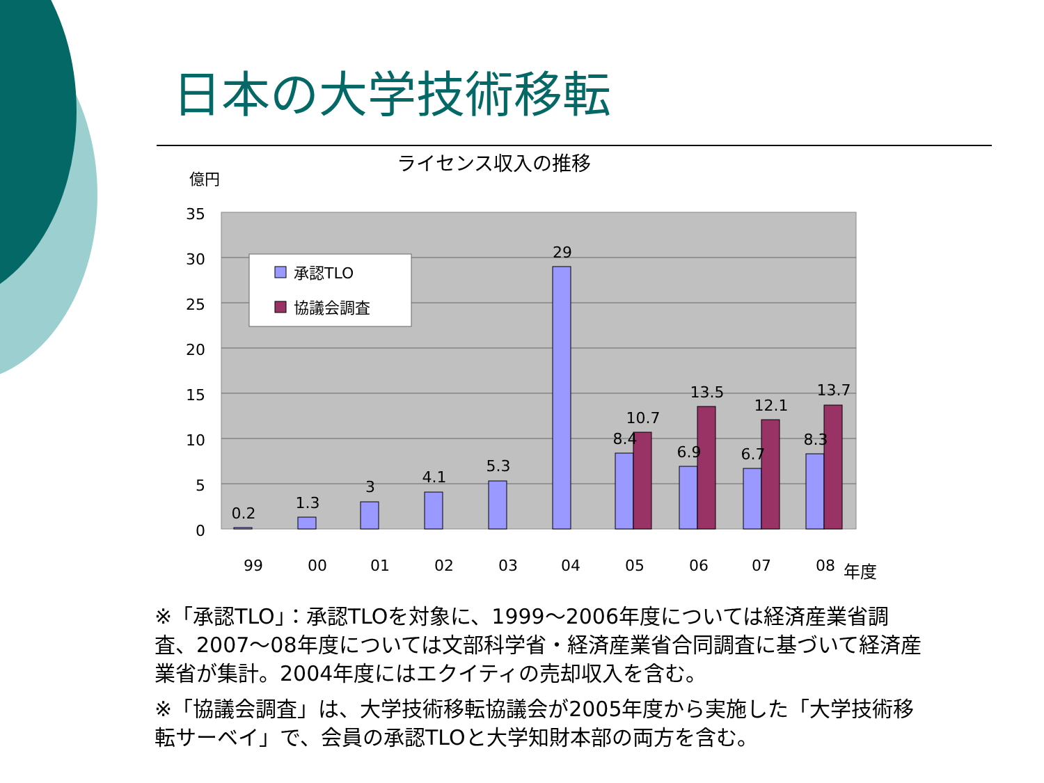日本の大学技術移転
ライセンス収入の推移
億円
35
30
25
20
15
10
5
0
承認TLO
協議会調査
0.2
1.3
3
4.1
5.3
29
8.4
10.7
6.9
13.5
6.7
12.1
8.3
13.7
99
00
01
02
03
04
05
06
07
08
年度
※「承認TLO」：承認TLOを対象に、1999～2006年度については経済産業省調査、2007～08年度については文部科学省・経済産業省合同調査に基づいて経済産業省が集計。2004年度にはエクイティの売却収入を含む。
※「協議会調査」は、大学技術移転協議会が2005年度から実施した「大学技術移転サーベイ」で、会員の承認TLOと大学知財本部の両方を含む。